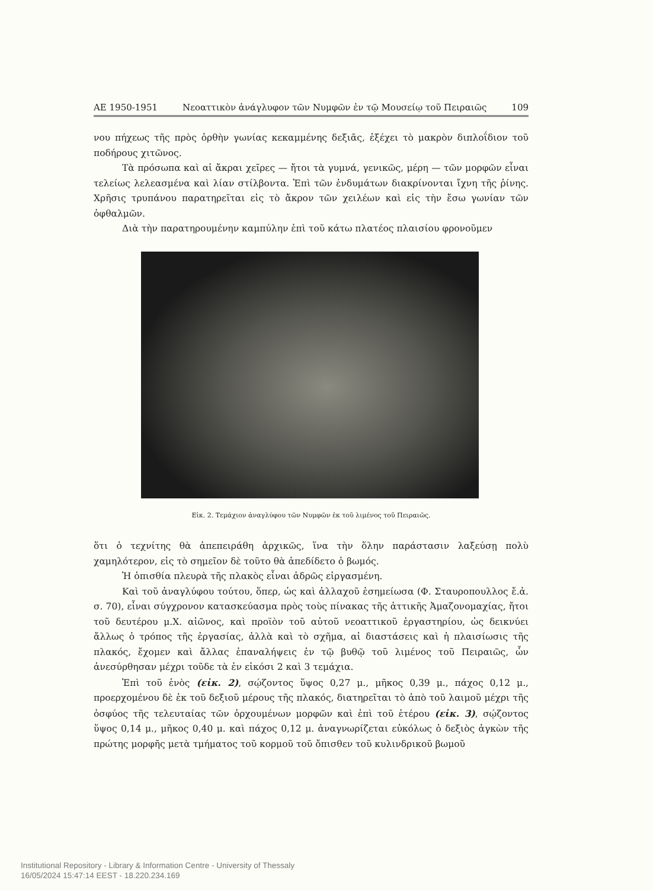ΑΕ 1950-1951 Νεοαττικὸν ἀνάγλυφον τῶν Νυμφῶν ἐν τῷ Μουσείῳ τοῦ Πειραιῶς 109
νου πήχεως τῆς πρὸς ὀρθὴν γωνίας κεκαμμένης δεξιᾶς, ἐξέχει τὸ μακρὸν διπλοΐδιον τοῦ ποδήρους χιτῶνος.
Τὰ πρόσωπα καὶ αἱ ἄκραι χεῖρες — ἤτοι τὰ γυμνά, γενικῶς, μέρη — τῶν μορφῶν εἶναι τελείως λελεασμένα καὶ λίαν στίλβοντα. Ἐπὶ τῶν ἐνδυμάτων διακρίνονται ἴχνη τῆς ῥίνης. Χρῆσις τρυπάνου παρατηρεῖται εἰς τὸ ἄκρον τῶν χειλέων καὶ εἰς τὴν ἔσω γωνίαν τῶν ὀφθαλμῶν.
Διὰ τὴν παρατηρουμένην καμπύλην ἐπὶ τοῦ κάτω πλατέος πλαισίου φρονοῦμεν
Εἰκ. 2. Τεμάχιον ἀναγλύφου τῶν Νυμφῶν ἐκ τοῦ λιμένος τοῦ Πειραιῶς.
ὅτι ὁ τεχνίτης θὰ ἀπεπειράθη ἀρχικῶς, ἵνα τὴν ὅλην παράστασιν λαξεύσῃ πολὺ χαμηλότερον, εἰς τὸ σημεῖον δὲ τοῦτο θὰ ἀπεδίδετο ὁ βωμός.
Ἡ ὀπισθία πλευρὰ τῆς πλακὸς εἶναι ἁδρῶς εἰργασμένη.
Καὶ τοῦ ἀναγλύφου τούτου, ὅπερ, ὡς καὶ ἀλλαχοῦ ἐσημείωσα (Φ. Σταυροπουλλος ἔ.ἀ. σ. 70), εἶναι σύγχρονον κατασκεύασμα πρὸς τοὺς πίνακας τῆς ἀττικῆς Ἀμαζονομαχίας, ἤτοι τοῦ δευτέρου μ.Χ. αἰῶνος, καὶ προϊὸν τοῦ αὐτοῦ νεοαττικοῦ ἐργαστηρίου, ὡς δεικνύει ἄλλως ὁ τρόπος τῆς ἐργασίας, ἀλλὰ καὶ τὸ σχῆμα, αἱ διαστάσεις καὶ ἡ πλαισίωσις τῆς πλακός, ἔχομεν καὶ ἄλλας ἐπαναλήψεις ἐν τῷ βυθῷ τοῦ λιμένος τοῦ Πειραιῶς, ὧν ἀνεσύρθησαν μέχρι τοῦδε τὰ ἐν εἰκόσι 2 καὶ 3 τεμάχια.
Ἐπὶ τοῦ ἑνὸς (εἰκ. 2), σῴζοντος ὕψος 0,27 μ., μῆκος 0,39 μ., πάχος 0,12 μ., προερχομένου δὲ ἐκ τοῦ δεξιοῦ μέρους τῆς πλακός, διατηρεῖται τὸ ἀπὸ τοῦ λαιμοῦ μέχρι τῆς ὀσφύος τῆς τελευταίας τῶν ὀρχουμένων μορφῶν καὶ ἐπὶ τοῦ ἑτέρου (εἰκ. 3), σῴζοντος ὕψος 0,14 μ., μῆκος 0,40 μ. καὶ πάχος 0,12 μ. ἀναγνωρίζεται εὐκόλως ὁ δεξιὸς ἀγκὼν τῆς πρώτης μορφῆς μετὰ τμήματος τοῦ κορμοῦ τοῦ ὄπισθεν τοῦ κυλινδρικοῦ βωμοῦ
Institutional Repository - Library & Information Centre - University of Thessaly
16/05/2024 15:47:14 EEST - 18.220.234.169